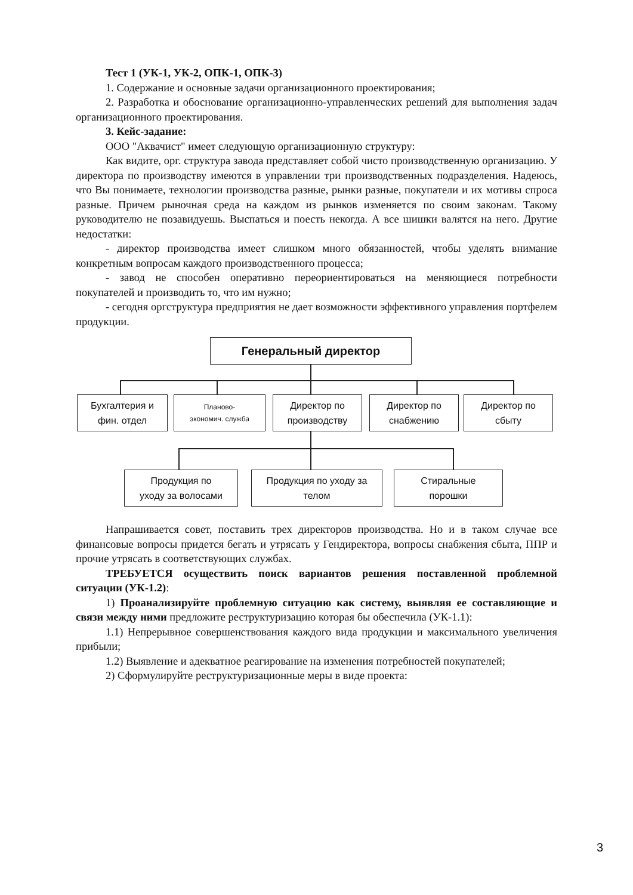Тест 1 (УК-1, УК-2, ОПК-1, ОПК-3)
1. Содержание и основные задачи организационного проектирования;
2. Разработка и обоснование организационно-управленческих решений для выполнения задач организационного проектирования.
3. Кейс-задание:
ООО "Аквачист" имеет следующую организационную структуру:
Как видите, орг. структура завода представляет собой чисто производственную организацию. У директора по производству имеются в управлении три производственных подразделения. Надеюсь, что Вы понимаете, технологии производства разные, рынки разные, покупатели и их мотивы спроса разные. Причем рыночная среда на каждом из рынков изменяется по своим законам. Такому руководителю не позавидуешь. Выспаться и поесть некогда. А все шишки валятся на него. Другие недостатки:
- директор производства имеет слишком много обязанностей, чтобы уделять внимание конкретным вопросам каждого производственного процесса;
- завод не способен оперативно переориентироваться на меняющиеся потребности покупателей и производить то, что им нужно;
- сегодня оргструктура предприятия не дает возможности эффективного управления портфелем продукции.
Генеральный директор
Бухгалтерия и
фин. отдел
Планово-
экономич. служба
Директор по
производству
Директор по
снабжению
Директор по
сбыту
Продукция по
уходу за волосами
Продукция по уходу за
телом
Стиральные
порошки
Напрашивается совет, поставить трех директоров производства. Но и в таком случае все финансовые вопросы придется бегать и утрясать у Гендиректора, вопросы снабжения сбыта, ППР и прочие утрясать в соответствующих службах.
ТРЕБУЕТСЯ осуществить поиск вариантов решения поставленной проблемной ситуации (УК-1.2):
1) Проанализируйте проблемную ситуацию как систему, выявляя ее составляющие и связи между ними предложите реструктуризацию которая бы обеспечила (УК-1.1):
1.1) Непрерывное совершенствования каждого вида продукции и максимального увеличения прибыли;
1.2) Выявление и адекватное реагирование на изменения потребностей покупателей;
2) Сформулируйте реструктуризационные меры в виде проекта:
3